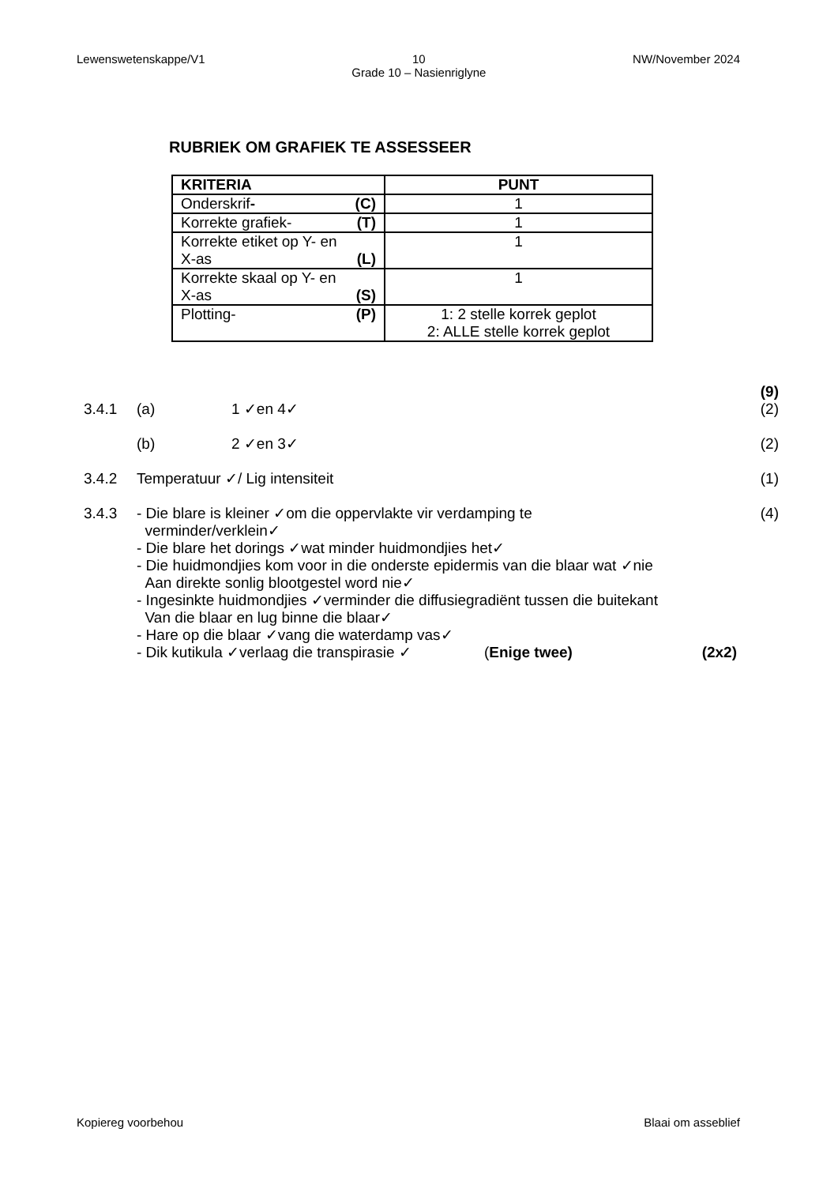Lewenswetenskappe/V1 10
Grade 10 – Nasienriglyne NW/November 2024
RUBRIEK OM GRAFIEK TE ASSESSEER
| KRITERIA | PUNT |
| --- | --- |
| Onderskrif - (C) | 1 |
| Korrekte grafiek- (T) | 1 |
| Korrekte etiket op Y- en X-as (L) | 1 |
| Korrekte skaal op Y- en X-as (S) | 1 |
| Plotting- (P) | 1: 2 stelle korrek geplot 2: ALLE stelle korrek geplot |
(9)
3.4.1 (a) 1 ✓en 4✓ (2)
(b) 2 ✓en 3✓ (2)
3.4.2 Temperatuur ✓/ Lig intensiteit (1)
3.4.3 - Die blare is kleiner ✓om die oppervlakte vir verdamping te
verminder/verklein✓
- Die blare het dorings ✓wat minder huidmondjies het✓
- Die huidmondjies kom voor in die onderste epidermis van die blaar wat ✓nie
Aan direkte sonlig blootgestel word nie✓
- Ingesinkte huidmondjies ✓verminder die diffusiegradiënt tussen die buitekant
Van die blaar en lug binne die blaar✓
- Hare op die blaar ✓vang die waterdamp vas✓
- Dik kutikula ✓verlaag die transpirasie ✓ (Enige twee) (2x2)
(4)
Kopiereg voorbehou Blaai om asseblief